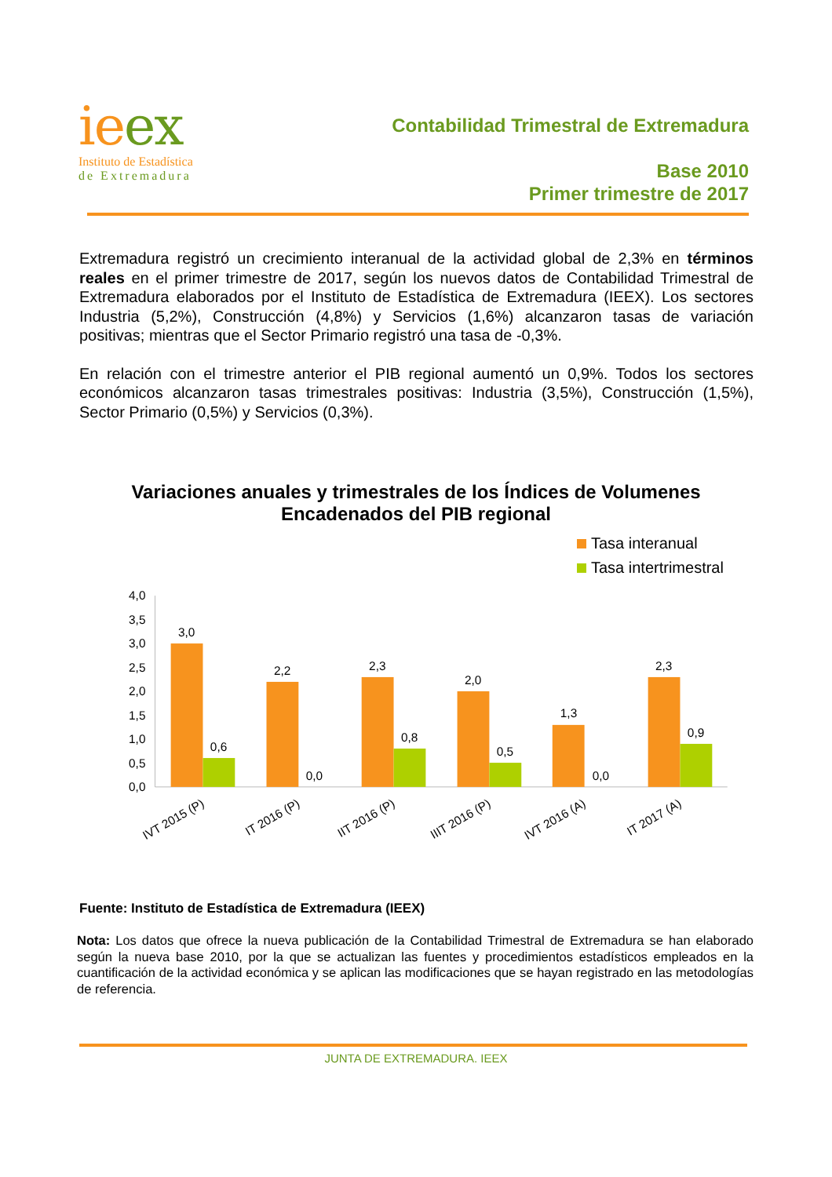ie ex
Instituto de Estadística
de Extremadura
Contabilidad Trimestral de Extremadura
Base 2010
Primer trimestre de 2017
Extremadura registró un crecimiento interanual de la actividad global de 2,3% en términos reales en el primer trimestre de 2017, según los nuevos datos de Contabilidad Trimestral de Extremadura elaborados por el Instituto de Estadística de Extremadura (IEEX). Los sectores Industria (5,2%), Construcción (4,8%) y Servicios (1,6%) alcanzaron tasas de variación positivas; mientras que el Sector Primario registró una tasa de -0,3%.
En relación con el trimestre anterior el PIB regional aumentó un 0,9%. Todos los sectores económicos alcanzaron tasas trimestrales positivas: Industria (3,5%), Construcción (1,5%), Sector Primario (0,5%) y Servicios (0,3%).
Variaciones anuales y trimestrales de los Índices de Volumenes
Encadenados del PIB regional
Tasa interanual
Tasa intertrimestral
4,0
3,5
3,0
2,5
2,0
1,5
1,0
0,5
0,0
3,0
0,6
2,2
0,0
2,3
0,8
2,0
0,5
1,3
0,0
2,3
0,9
IVT 2015 (P)
IT 2016 (P)
IIT 2016 (P)
IIIT 2016 (P)
IVT 2016 (A)
IT 2017 (A)
Fuente: Instituto de Estadística de Extremadura (IEEX)
Nota: Los datos que ofrece la nueva publicación de la Contabilidad Trimestral de Extremadura se han elaborado según la nueva base 2010, por la que se actualizan las fuentes y procedimientos estadísticos empleados en la cuantificación de la actividad económica y se aplican las modificaciones que se hayan registrado en las metodologías de referencia.
JUNTA DE EXTREMADURA. IEEX